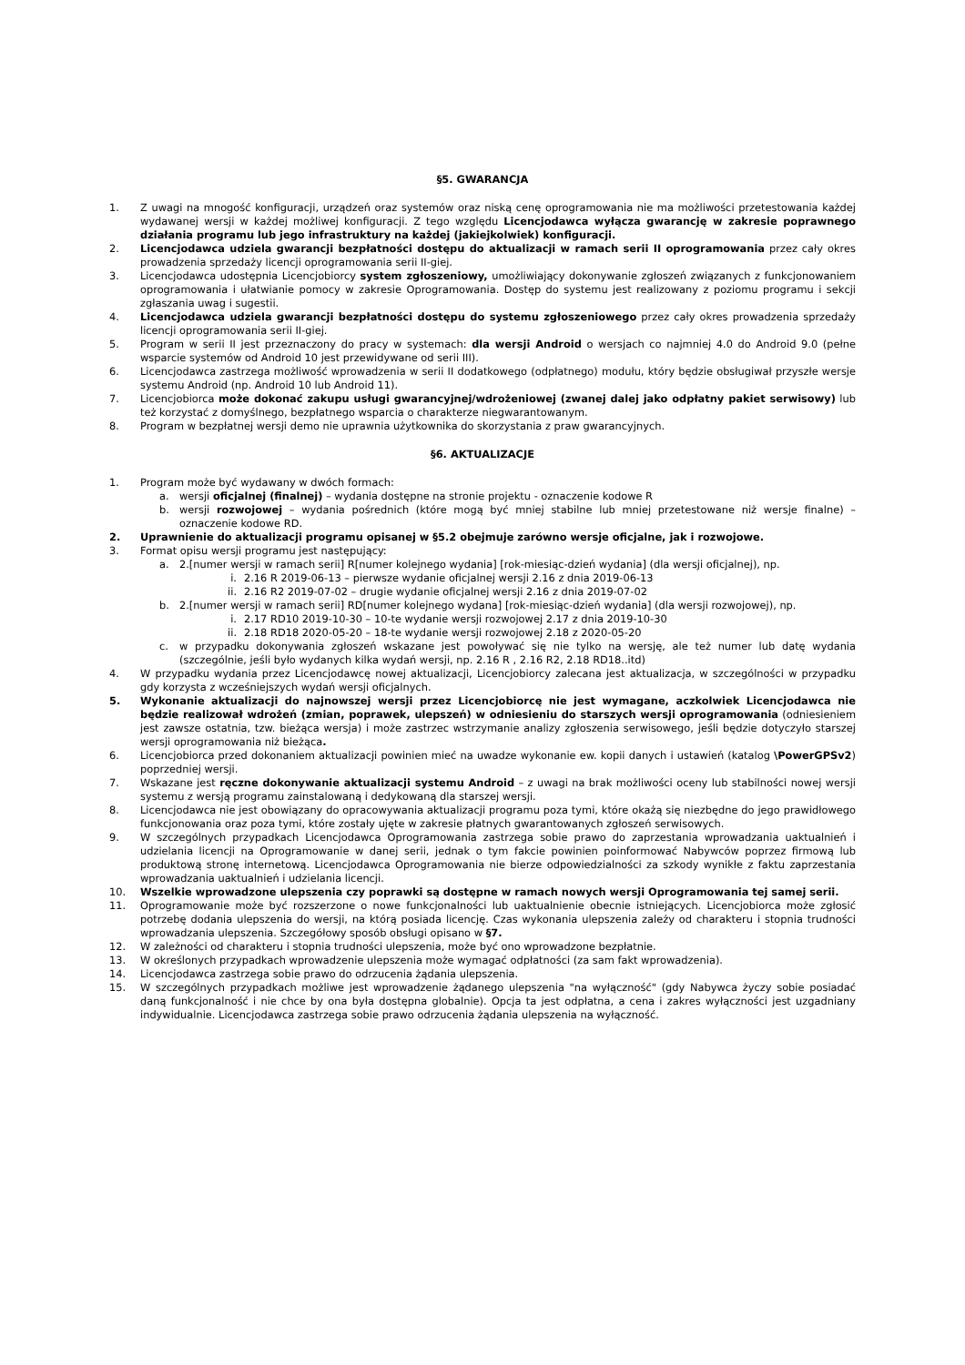§5. GWARANCJA
1. Z uwagi na mnogość konfiguracji, urządzeń oraz systemów oraz niską cenę oprogramowania nie ma możliwości przetestowania każdej wydawanej wersji w każdej możliwej konfiguracji. Z tego względu Licencjodawca wyłącza gwarancję w zakresie poprawnego działania programu lub jego infrastruktury na każdej (jakiejkolwiek) konfiguracji.
2. Licencjodawca udziela gwarancji bezpłatności dostępu do aktualizacji w ramach serii II oprogramowania przez cały okres prowadzenia sprzedaży licencji oprogramowania serii II-giej.
3. Licencjodawca udostępnia Licencjobiorcy system zgłoszeniowy, umożliwiający dokonywanie zgłoszeń związanych z funkcjonowaniem oprogramowania i ułatwianie pomocy w zakresie Oprogramowania. Dostęp do systemu jest realizowany z poziomu programu i sekcji zgłaszania uwag i sugestii.
4. Licencjodawca udziela gwarancji bezpłatności dostępu do systemu zgłoszeniowego przez cały okres prowadzenia sprzedaży licencji oprogramowania serii II-giej.
5. Program w serii II jest przeznaczony do pracy w systemach: dla wersji Android o wersjach co najmniej 4.0 do Android 9.0 (pełne wsparcie systemów od Android 10 jest przewidywane od serii III).
6. Licencjodawca zastrzega możliwość wprowadzenia w serii II dodatkowego (odpłatnego) modułu, który będzie obsługiwał przyszłe wersje systemu Android (np. Android 10 lub Android 11).
7. Licencjobiorca może dokonać zakupu usługi gwarancyjnej/wdrożeniowej (zwanej dalej jako odpłatny pakiet serwisowy) lub też korzystać z domyślnego, bezpłatnego wsparcia o charakterze niegwarantowanym.
8. Program w bezpłatnej wersji demo nie uprawnia użytkownika do skorzystania z praw gwarancyjnych.
§6. AKTUALIZACJE
1. Program może być wydawany w dwóch formach:
a. wersji oficjalnej (finalnej) – wydania dostępne na stronie projektu - oznaczenie kodowe R
b. wersji rozwojowej – wydania pośrednich (które mogą być mniej stabilne lub mniej przetestowane niż wersje finalne) – oznaczenie kodowe RD.
2. Uprawnienie do aktualizacji programu opisanej w §5.2 obejmuje zarówno wersje oficjalne, jak i rozwojowe.
3. Format opisu wersji programu jest następujący:
a. 2.[numer wersji w ramach serii] R[numer kolejnego wydania] [rok-miesiąc-dzień wydania] (dla wersji oficjalnej), np.
i. 2.16 R 2019-06-13 – pierwsze wydanie oficjalnej wersji 2.16 z dnia 2019-06-13
ii. 2.16 R2 2019-07-02 – drugie wydanie oficjalnej wersji 2.16 z dnia 2019-07-02
b. 2.[numer wersji w ramach serii] RD[numer kolejnego wydana] [rok-miesiąc-dzień wydania] (dla wersji rozwojowej), np.
i. 2.17 RD10 2019-10-30 – 10-te wydanie wersji rozwojowej 2.17 z dnia 2019-10-30
ii. 2.18 RD18 2020-05-20 – 18-te wydanie wersji rozwojowej 2.18 z 2020-05-20
c. w przypadku dokonywania zgłoszeń wskazane jest powoływać się nie tylko na wersję, ale też numer lub datę wydania (szczególnie, jeśli było wydanych kilka wydań wersji, np. 2.16 R , 2.16 R2, 2.18 RD18..itd)
4. W przypadku wydania przez Licencjodawcę nowej aktualizacji, Licencjobiorcy zalecana jest aktualizacja, w szczególności w przypadku gdy korzysta z wcześniejszych wydań wersji oficjalnych.
5. Wykonanie aktualizacji do najnowszej wersji przez Licencjobiorcę nie jest wymagane, aczkolwiek Licencjodawca nie będzie realizował wdrożeń (zmian, poprawek, ulepszeń) w odniesieniu do starszych wersji oprogramowania (odniesieniem jest zawsze ostatnia, tzw. bieżąca wersja) i może zastrzec wstrzymanie analizy zgłoszenia serwisowego, jeśli będzie dotyczyło starszej wersji oprogramowania niż bieżąca.
6. Licencjobiorca przed dokonaniem aktualizacji powinien mieć na uwadze wykonanie ew. kopii danych i ustawień (katalog \PowerGPSv2) poprzedniej wersji.
7. Wskazane jest ręczne dokonywanie aktualizacji systemu Android – z uwagi na brak możliwości oceny lub stabilności nowej wersji systemu z wersją programu zainstalowaną i dedykowaną dla starszej wersji.
8. Licencjodawca nie jest obowiązany do opracowywania aktualizacji programu poza tymi, które okażą się niezbędne do jego prawidłowego funkcjonowania oraz poza tymi, które zostały ujęte w zakresie płatnych gwarantowanych zgłoszeń serwisowych.
9. W szczególnych przypadkach Licencjodawca Oprogramowania zastrzega sobie prawo do zaprzestania wprowadzania uaktualnień i udzielania licencji na Oprogramowanie w danej serii, jednak o tym fakcie powinien poinformować Nabywców poprzez firmową lub produktową stronę internetową. Licencjodawca Oprogramowania nie bierze odpowiedzialności za szkody wynikłe z faktu zaprzestania wprowadzania uaktualnień i udzielania licencji.
10. Wszelkie wprowadzone ulepszenia czy poprawki są dostępne w ramach nowych wersji Oprogramowania tej samej serii.
11. Oprogramowanie może być rozszerzone o nowe funkcjonalności lub uaktualnienie obecnie istniejących. Licencjobiorca może zgłosić potrzebę dodania ulepszenia do wersji, na którą posiada licencję. Czas wykonania ulepszenia zależy od charakteru i stopnia trudności wprowadzania ulepszenia. Szczegółowy sposób obsługi opisano w §7.
12. W zależności od charakteru i stopnia trudności ulepszenia, może być ono wprowadzone bezpłatnie.
13. W określonych przypadkach wprowadzenie ulepszenia może wymagać odpłatności (za sam fakt wprowadzenia).
14. Licencjodawca zastrzega sobie prawo do odrzucenia żądania ulepszenia.
15. W szczególnych przypadkach możliwe jest wprowadzenie żądanego ulepszenia "na wyłączność" (gdy Nabywca życzy sobie posiadać daną funkcjonalność i nie chce by ona była dostępna globalnie). Opcja ta jest odpłatna, a cena i zakres wyłączności jest uzgadniany indywidualnie. Licencjodawca zastrzega sobie prawo odrzucenia żądania ulepszenia na wyłączność.